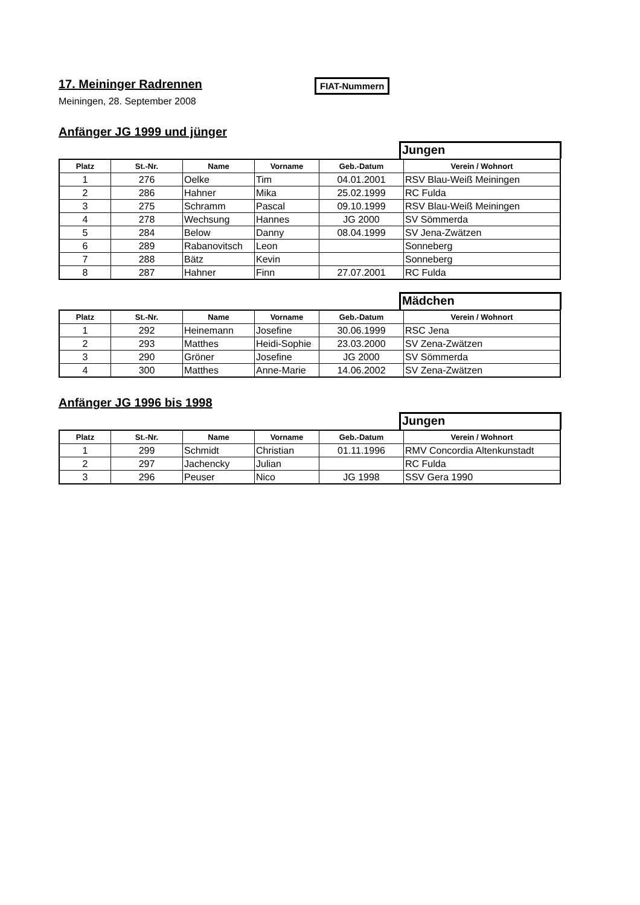17. Meininger Radrennen
FIAT-Nummern
Meiningen, 28. September 2008
Anfänger JG 1999 und jünger
Jungen
| Platz | St.-Nr. | Name | Vorname | Geb.-Datum | Verein / Wohnort |
| --- | --- | --- | --- | --- | --- |
| 1 | 276 | Oelke | Tim | 04.01.2001 | RSV Blau-Weiß Meiningen |
| 2 | 286 | Hahner | Mika | 25.02.1999 | RC Fulda |
| 3 | 275 | Schramm | Pascal | 09.10.1999 | RSV Blau-Weiß Meiningen |
| 4 | 278 | Wechsung | Hannes | JG 2000 | SV Sömmerda |
| 5 | 284 | Below | Danny | 08.04.1999 | SV Jena-Zwätzen |
| 6 | 289 | Rabanovitsch | Leon | | Sonneberg |
| 7 | 288 | Bätz | Kevin | | Sonneberg |
| 8 | 287 | Hahner | Finn | 27.07.2001 | RC Fulda |
Mädchen
| Platz | St.-Nr. | Name | Vorname | Geb.-Datum | Verein / Wohnort |
| --- | --- | --- | --- | --- | --- |
| 1 | 292 | Heinemann | Josefine | 30.06.1999 | RSC Jena |
| 2 | 293 | Matthes | Heidi-Sophie | 23.03.2000 | SV Zena-Zwätzen |
| 3 | 290 | Gröner | Josefine | JG 2000 | SV Sömmerda |
| 4 | 300 | Matthes | Anne-Marie | 14.06.2002 | SV Zena-Zwätzen |
Anfänger JG 1996 bis 1998
Jungen
| Platz | St.-Nr. | Name | Vorname | Geb.-Datum | Verein / Wohnort |
| --- | --- | --- | --- | --- | --- |
| 1 | 299 | Schmidt | Christian | 01.11.1996 | RMV Concordia Altenkunstadt |
| 2 | 297 | Jachencky | Julian | | RC Fulda |
| 3 | 296 | Peuser | Nico | JG 1998 | SSV Gera 1990 |